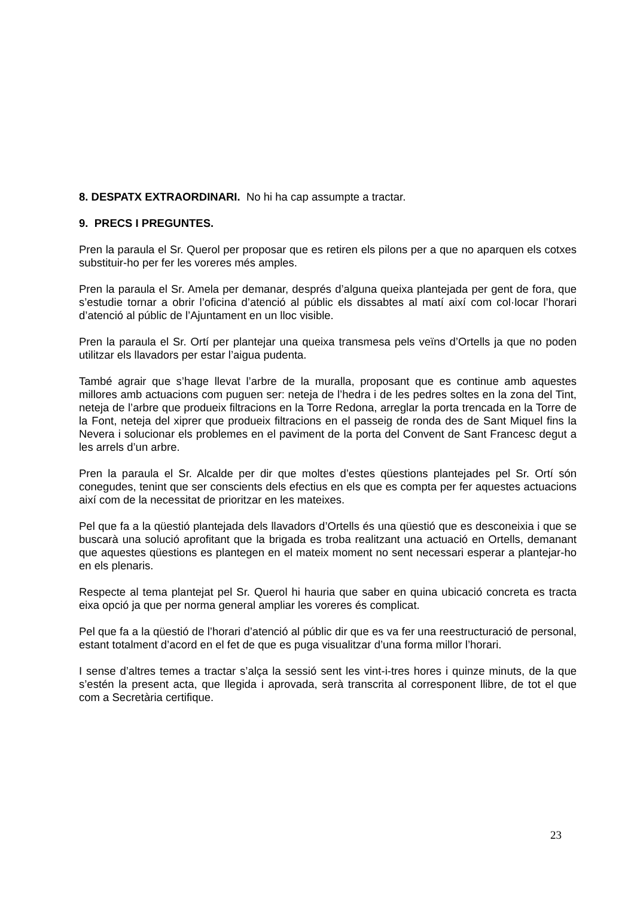8. DESPATX EXTRAORDINARI. No hi ha cap assumpte a tractar.
9. PRECS I PREGUNTES.
Pren la paraula el Sr. Querol per proposar que es retiren els pilons per a que no aparquen els cotxes substituir-ho per fer les voreres més amples.
Pren la paraula el Sr. Amela per demanar, després d’alguna queixa plantejada per gent de fora, que s’estudie tornar a obrir l’oficina d’atenció al públic els dissabtes al matí així com col·locar l’horari d’atenció al públic de l’Ajuntament en un lloc visible.
Pren la paraula el Sr. Ortí per plantejar una queixa transmesa pels veïns d’Ortells ja que no poden utilitzar els llavadors per estar l’aigua pudenta.
També agrair que s’hage llevat l’arbre de la muralla, proposant que es continue amb aquestes millores amb actuacions com puguen ser: neteja de l’hedra i de les pedres soltes en la zona del Tint, neteja de l’arbre que produeix filtracions en la Torre Redona, arreglar la porta trencada en la Torre de la Font, neteja del xiprer que produeix filtracions en el passeig de ronda des de Sant Miquel fins la Nevera i solucionar els problemes en el paviment de la porta del Convent de Sant Francesc degut a les arrels d’un arbre.
Pren la paraula el Sr. Alcalde per dir que moltes d’estes qüestions plantejades pel Sr. Ortí són conegudes, tenint que ser conscients dels efectius en els que es compta per fer aquestes actuacions així com de la necessitat de prioritzar en les mateixes.
Pel que fa a la qüestió plantejada dels llavadors d’Ortells és una qüestió que es desconeixia i que se buscarà una solució aprofitant que la brigada es troba realitzant una actuació en Ortells, demanant que aquestes qüestions es plantegen en el mateix moment no sent necessari esperar a plantejar-ho en els plenaris.
Respecte al tema plantejat pel Sr. Querol hi hauria que saber en quina ubicació concreta es tracta eixa opció ja que per norma general ampliar les voreres és complicat.
Pel que fa a la qüestió de l’horari d’atenció al públic dir que es va fer una reestructuració de personal, estant totalment d’acord en el fet de que es puga visualitzar d’una forma millor l’horari.
I sense d’altres temes a tractar s’alça la sessió sent les vint-i-tres hores i quinze minuts, de la que s’estén la present acta, que llegida i aprovada, serà transcrita al corresponent llibre, de tot el que com a Secretària certifique.
23